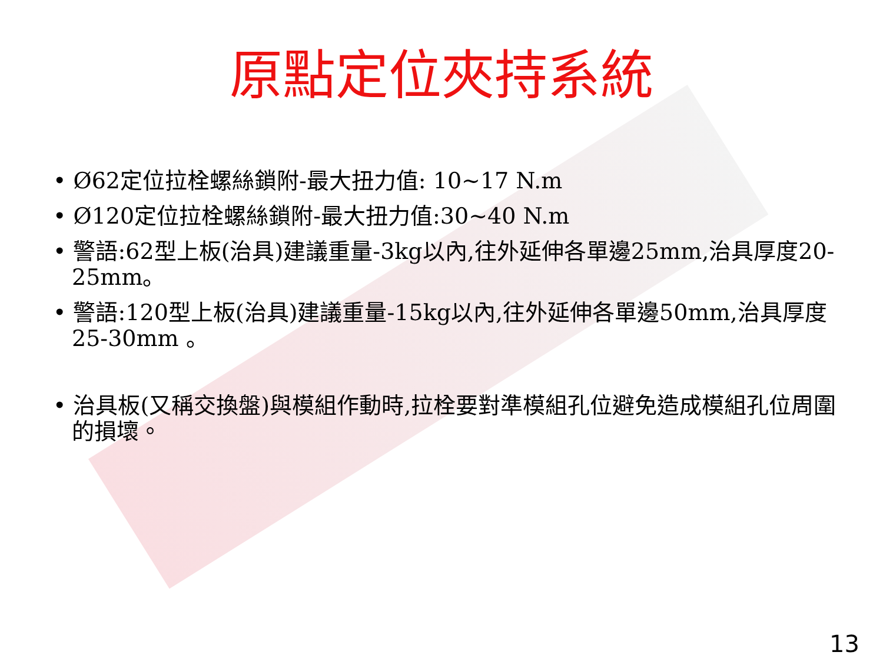原點定位夾持系統
• Ø62定位拉栓螺絲鎖附-最大扭力值: 10~17 N.m
• Ø120定位拉栓螺絲鎖附-最大扭力值:30~40 N.m
• 警語:62型上板(治具)建議重量-3kg以內,往外延伸各單邊25mm,治具厚度20-25mm。
• 警語:120型上板(治具)建議重量-15kg以內,往外延伸各單邊50mm,治具厚度25-30mm 。
• 治具板(又稱交換盤)與模組作動時,拉栓要對準模組孔位避免造成模組孔位周圍的損壞。
13